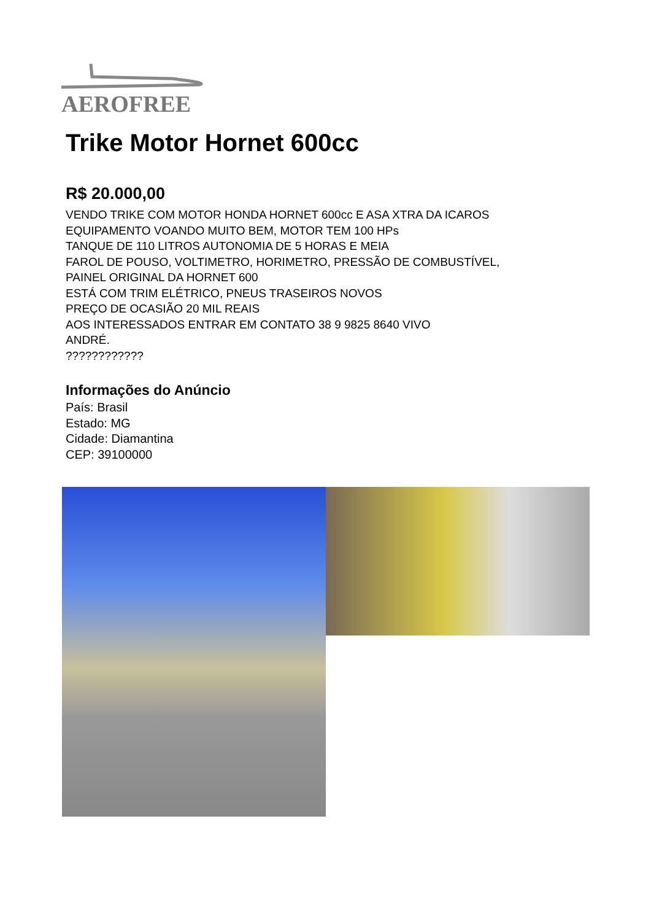AEROFREE
Trike Motor Hornet 600cc
R$ 20.000,00
VENDO TRIKE COM MOTOR HONDA HORNET 600cc E ASA XTRA DA ICAROS
EQUIPAMENTO VOANDO MUITO BEM, MOTOR TEM 100 HPs
TANQUE DE 110 LITROS AUTONOMIA DE 5 HORAS E MEIA
FAROL DE POUSO, VOLTIMETRO, HORIMETRO, PRESSÃO DE COMBUSTÍVEL,
PAINEL ORIGINAL DA HORNET 600
ESTÁ COM TRIM ELÉTRICO, PNEUS TRASEIROS NOVOS
PREÇO DE OCASIÃO 20 MIL REAIS
AOS INTERESSADOS ENTRAR EM CONTATO 38 9 9825 8640 VIVO
ANDRÉ.
????????????
Informações do Anúncio
País: Brasil
Estado: MG
Cidade: Diamantina
CEP: 39100000